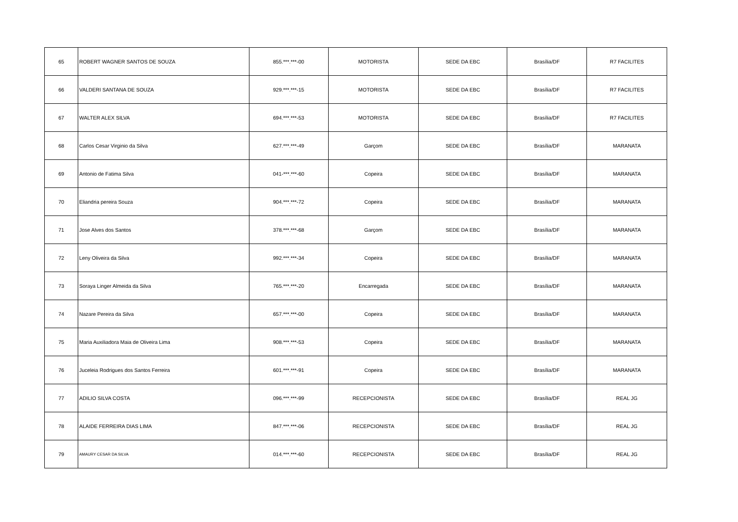| 65 | ROBERT WAGNER SANTOS DE SOUZA | 855.***.***-00 | MOTORISTA | SEDE DA EBC | Brasília/DF | R7 FACILITES |
| 66 | VALDERI SANTANA DE SOUZA | 929.***.***-15 | MOTORISTA | SEDE DA EBC | Brasília/DF | R7 FACILITES |
| 67 | WALTER ALEX SILVA | 694.***.***-53 | MOTORISTA | SEDE DA EBC | Brasília/DF | R7 FACILITES |
| 68 | Carlos Cesar Virginio da Silva | 627.***.***-49 | Garçom | SEDE DA EBC | Brasília/DF | MARANATA |
| 69 | Antonio de Fatima Silva | 041-***.***-60 | Copeira | SEDE DA EBC | Brasília/DF | MARANATA |
| 70 | Eliandria pereira Souza | 904.***.***-72 | Copeira | SEDE DA EBC | Brasília/DF | MARANATA |
| 71 | Jose Alves dos Santos | 378.***.***-68 | Garçom | SEDE DA EBC | Brasília/DF | MARANATA |
| 72 | Leny Oliveira da Silva | 992.***.***-34 | Copeira | SEDE DA EBC | Brasília/DF | MARANATA |
| 73 | Soraya Linger Almeida da Silva | 765.***.***-20 | Encarregada | SEDE DA EBC | Brasília/DF | MARANATA |
| 74 | Nazare Pereira da Silva | 657.***.***-00 | Copeira | SEDE DA EBC | Brasília/DF | MARANATA |
| 75 | Maria Auxiliadora Maia de Oliveira Lima | 908.***.***-53 | Copeira | SEDE DA EBC | Brasília/DF | MARANATA |
| 76 | Juceleia Rodrigues dos Santos Ferreira | 601.***.***-91 | Copeira | SEDE DA EBC | Brasília/DF | MARANATA |
| 77 | ADILIO SILVA COSTA | 096.***.***-99 | RECEPCIONISTA | SEDE DA EBC | Brasília/DF | REAL JG |
| 78 | ALAIDE FERREIRA DIAS LIMA | 847.***.***-06 | RECEPCIONISTA | SEDE DA EBC | Brasília/DF | REAL JG |
| 79 | AMAURY CESAR DA SILVA | 014.***.***-60 | RECEPCIONISTA | SEDE DA EBC | Brasília/DF | REAL JG |